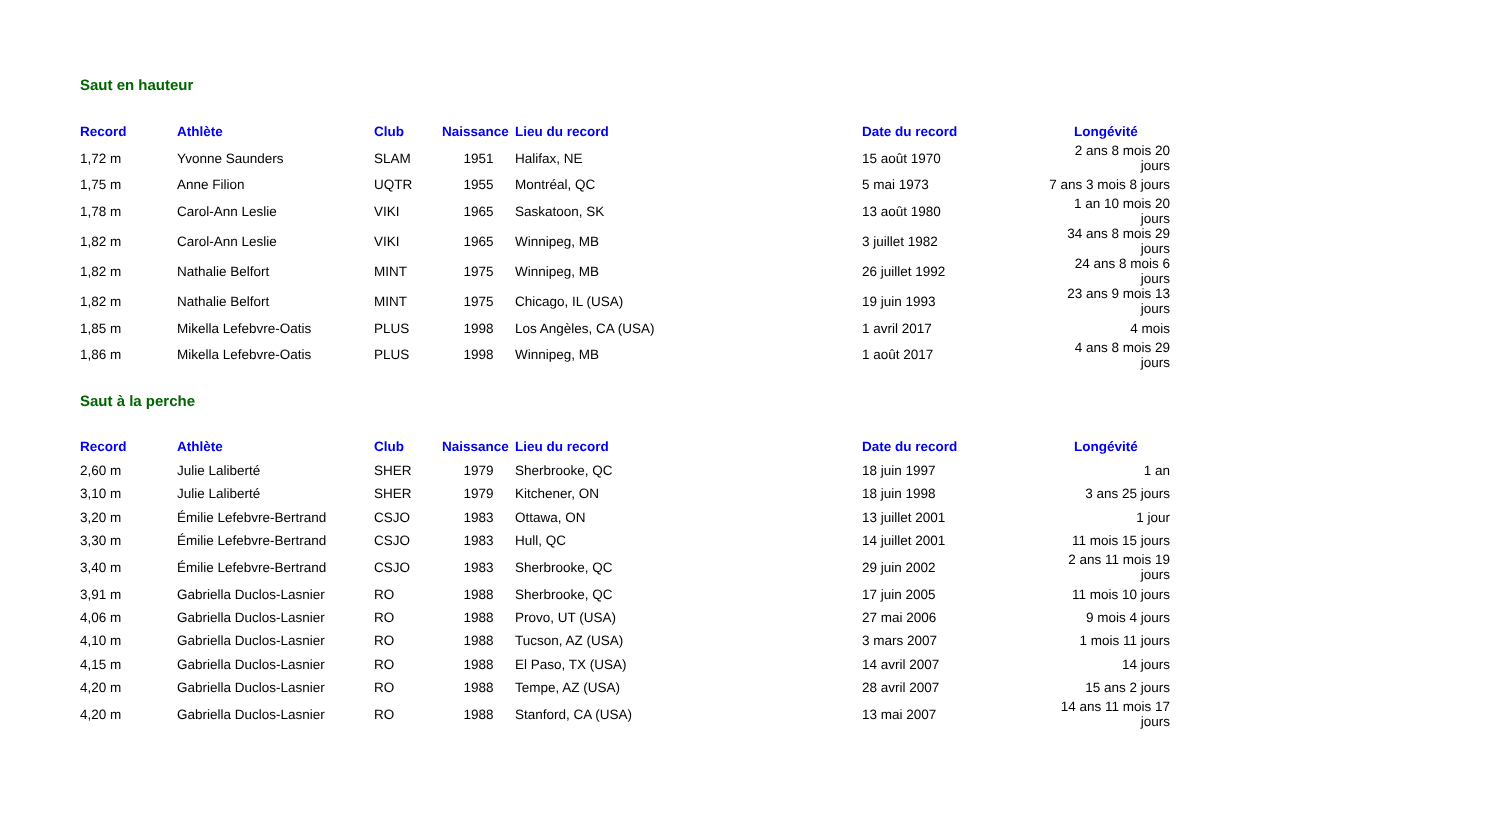Saut en hauteur
| Record | Athlète | Club | Naissance | Lieu du record | Date du record | Longévité |
| --- | --- | --- | --- | --- | --- | --- |
| 1,72 m | Yvonne Saunders | SLAM | 1951 | Halifax, NE | 15 août 1970 | 2 ans 8 mois 20 jours |
| 1,75 m | Anne Filion | UQTR | 1955 | Montréal, QC | 5 mai 1973 | 7 ans 3 mois 8 jours |
| 1,78 m | Carol-Ann Leslie | VIKI | 1965 | Saskatoon, SK | 13 août 1980 | 1 an 10 mois 20 jours |
| 1,82 m | Carol-Ann Leslie | VIKI | 1965 | Winnipeg, MB | 3 juillet 1982 | 34 ans 8 mois 29 jours |
| 1,82 m | Nathalie Belfort | MINT | 1975 | Winnipeg, MB | 26 juillet 1992 | 24 ans 8 mois 6 jours |
| 1,82 m | Nathalie Belfort | MINT | 1975 | Chicago, IL (USA) | 19 juin 1993 | 23 ans 9 mois 13 jours |
| 1,85 m | Mikella Lefebvre-Oatis | PLUS | 1998 | Los Angèles, CA (USA) | 1 avril 2017 | 4 mois |
| 1,86 m | Mikella Lefebvre-Oatis | PLUS | 1998 | Winnipeg, MB | 1 août 2017 | 4 ans 8 mois 29 jours |
Saut à la perche
| Record | Athlète | Club | Naissance | Lieu du record | Date du record | Longévité |
| --- | --- | --- | --- | --- | --- | --- |
| 2,60 m | Julie Laliberté | SHER | 1979 | Sherbrooke, QC | 18 juin 1997 | 1 an |
| 3,10 m | Julie Laliberté | SHER | 1979 | Kitchener, ON | 18 juin 1998 | 3 ans 25 jours |
| 3,20 m | Émilie Lefebvre-Bertrand | CSJO | 1983 | Ottawa, ON | 13 juillet 2001 | 1 jour |
| 3,30 m | Émilie Lefebvre-Bertrand | CSJO | 1983 | Hull, QC | 14 juillet 2001 | 11 mois 15 jours |
| 3,40 m | Émilie Lefebvre-Bertrand | CSJO | 1983 | Sherbrooke, QC | 29 juin 2002 | 2 ans 11 mois 19 jours |
| 3,91 m | Gabriella Duclos-Lasnier | RO | 1988 | Sherbrooke, QC | 17 juin 2005 | 11 mois 10 jours |
| 4,06 m | Gabriella Duclos-Lasnier | RO | 1988 | Provo, UT (USA) | 27 mai 2006 | 9 mois 4 jours |
| 4,10 m | Gabriella Duclos-Lasnier | RO | 1988 | Tucson, AZ (USA) | 3 mars 2007 | 1 mois 11 jours |
| 4,15 m | Gabriella Duclos-Lasnier | RO | 1988 | El Paso, TX (USA) | 14 avril 2007 | 14 jours |
| 4,20 m | Gabriella Duclos-Lasnier | RO | 1988 | Tempe, AZ (USA) | 28 avril 2007 | 15 ans 2 jours |
| 4,20 m | Gabriella Duclos-Lasnier | RO | 1988 | Stanford, CA (USA) | 13 mai 2007 | 14 ans 11 mois 17 jours |